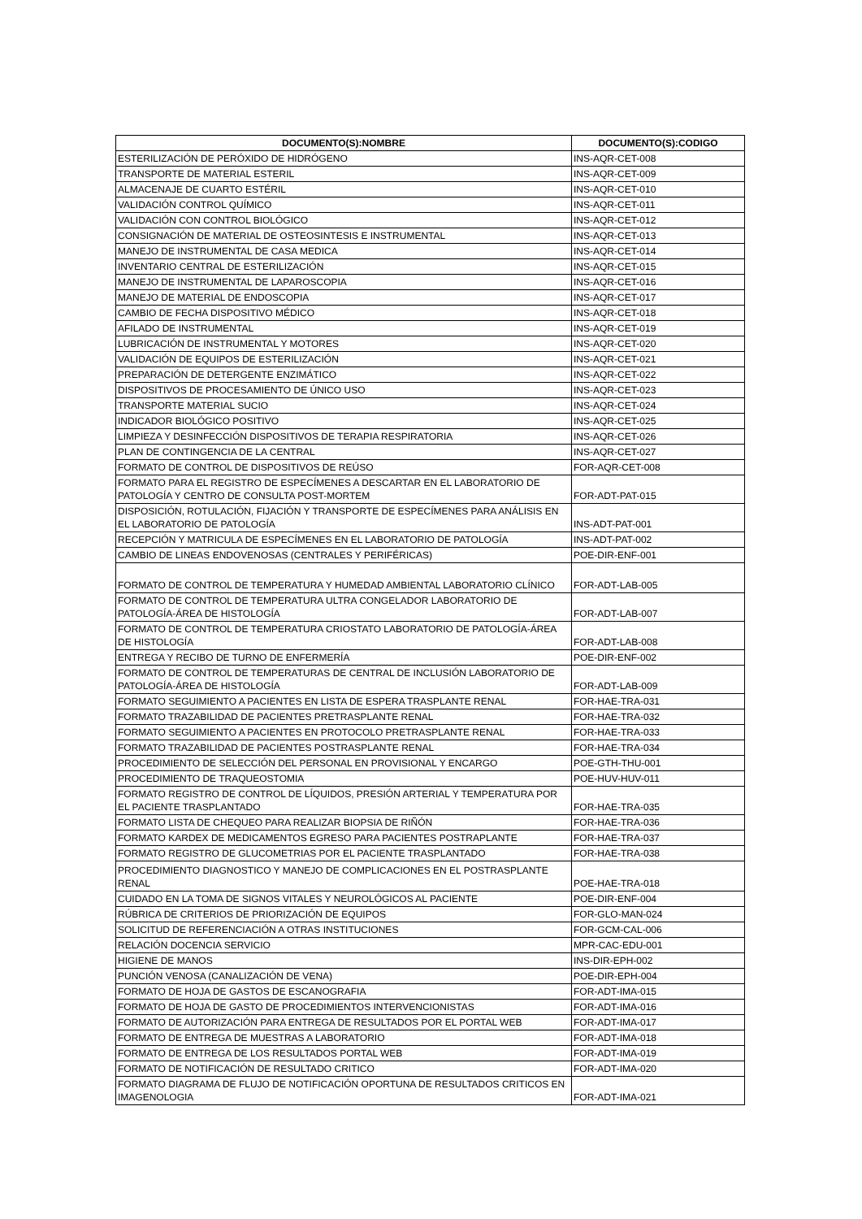| DOCUMENTO(S):NOMBRE | DOCUMENTO(S):CODIGO |
| --- | --- |
| ESTERILIZACIÓN DE PERÓXIDO DE HIDRÓGENO | INS-AQR-CET-008 |
| TRANSPORTE DE MATERIAL ESTERIL | INS-AQR-CET-009 |
| ALMACENAJE DE CUARTO ESTÉRIL | INS-AQR-CET-010 |
| VALIDACIÓN CONTROL QUÍMICO | INS-AQR-CET-011 |
| VALIDACIÓN CON CONTROL BIOLÓGICO | INS-AQR-CET-012 |
| CONSIGNACIÓN DE MATERIAL DE OSTEOSINTESIS E INSTRUMENTAL | INS-AQR-CET-013 |
| MANEJO DE INSTRUMENTAL DE CASA MEDICA | INS-AQR-CET-014 |
| INVENTARIO CENTRAL DE ESTERILIZACIÓN | INS-AQR-CET-015 |
| MANEJO DE INSTRUMENTAL DE LAPAROSCOPIA | INS-AQR-CET-016 |
| MANEJO DE MATERIAL DE ENDOSCOPIA | INS-AQR-CET-017 |
| CAMBIO DE FECHA DISPOSITIVO MÉDICO | INS-AQR-CET-018 |
| AFILADO DE INSTRUMENTAL | INS-AQR-CET-019 |
| LUBRICACIÓN DE INSTRUMENTAL Y MOTORES | INS-AQR-CET-020 |
| VALIDACIÓN DE EQUIPOS DE ESTERILIZACIÓN | INS-AQR-CET-021 |
| PREPARACIÓN DE DETERGENTE ENZIMÁTICO | INS-AQR-CET-022 |
| DISPOSITIVOS DE PROCESAMIENTO DE ÚNICO USO | INS-AQR-CET-023 |
| TRANSPORTE MATERIAL SUCIO | INS-AQR-CET-024 |
| INDICADOR BIOLÓGICO POSITIVO | INS-AQR-CET-025 |
| LIMPIEZA Y DESINFECCIÓN DISPOSITIVOS DE TERAPIA RESPIRATORIA | INS-AQR-CET-026 |
| PLAN DE CONTINGENCIA DE LA CENTRAL | INS-AQR-CET-027 |
| FORMATO DE CONTROL DE DISPOSITIVOS DE REÚSO | FOR-AQR-CET-008 |
| FORMATO PARA EL REGISTRO DE ESPECÍMENES A DESCARTAR EN EL LABORATORIO DE PATOLOGÍA Y CENTRO DE CONSULTA POST-MORTEM | FOR-ADT-PAT-015 |
| DISPOSICIÓN, ROTULACIÓN, FIJACIÓN Y TRANSPORTE DE ESPECÍMENES PARA ANÁLISIS EN EL LABORATORIO DE PATOLOGÍA | INS-ADT-PAT-001 |
| RECEPCIÓN Y MATRICULA DE ESPECÍMENES EN EL LABORATORIO DE PATOLOGÍA | INS-ADT-PAT-002 |
| CAMBIO DE LINEAS ENDOVENOSAS (CENTRALES Y PERIFÉRICAS) | POE-DIR-ENF-001 |
| FORMATO DE CONTROL DE TEMPERATURA Y HUMEDAD AMBIENTAL LABORATORIO CLÍNICO | FOR-ADT-LAB-005 |
| FORMATO DE CONTROL DE TEMPERATURA ULTRA CONGELADOR LABORATORIO DE PATOLOGÍA-ÁREA DE HISTOLOGÍA | FOR-ADT-LAB-007 |
| FORMATO DE CONTROL DE TEMPERATURA CRIOSTATO LABORATORIO DE PATOLOGÍA-ÁREA DE HISTOLOGÍA | FOR-ADT-LAB-008 |
| ENTREGA Y RECIBO DE TURNO DE ENFERMERÍA | POE-DIR-ENF-002 |
| FORMATO DE CONTROL DE TEMPERATURAS DE CENTRAL DE INCLUSIÓN LABORATORIO DE PATOLOGÍA-ÁREA DE HISTOLOGÍA | FOR-ADT-LAB-009 |
| FORMATO SEGUIMIENTO A PACIENTES EN LISTA DE ESPERA TRASPLANTE RENAL | FOR-HAE-TRA-031 |
| FORMATO TRAZABILIDAD DE PACIENTES PRETRASPLANTE RENAL | FOR-HAE-TRA-032 |
| FORMATO SEGUIMIENTO A PACIENTES EN PROTOCOLO PRETRASPLANTE RENAL | FOR-HAE-TRA-033 |
| FORMATO TRAZABILIDAD DE PACIENTES POSTRASPLANTE RENAL | FOR-HAE-TRA-034 |
| PROCEDIMIENTO DE SELECCIÓN DEL PERSONAL EN PROVISIONAL Y ENCARGO | POE-GTH-THU-001 |
| PROCEDIMIENTO DE TRAQUEOSTOMIA | POE-HUV-HUV-011 |
| FORMATO REGISTRO DE CONTROL DE LÍQUIDOS, PRESIÓN ARTERIAL Y TEMPERATURA POR EL PACIENTE TRASPLANTADO | FOR-HAE-TRA-035 |
| FORMATO LISTA DE CHEQUEO PARA REALIZAR BIOPSIA DE RIÑÓN | FOR-HAE-TRA-036 |
| FORMATO KARDEX DE MEDICAMENTOS EGRESO PARA PACIENTES POSTRAPLANTE | FOR-HAE-TRA-037 |
| FORMATO REGISTRO DE GLUCOMETRIAS POR EL PACIENTE TRASPLANTADO | FOR-HAE-TRA-038 |
| PROCEDIMIENTO DIAGNOSTICO Y MANEJO DE COMPLICACIONES EN EL POSTRASPLANTE RENAL | POE-HAE-TRA-018 |
| CUIDADO EN LA TOMA DE SIGNOS VITALES Y NEUROLÓGICOS AL PACIENTE | POE-DIR-ENF-004 |
| RÚBRICA DE CRITERIOS DE PRIORIZACIÓN DE EQUIPOS | FOR-GLO-MAN-024 |
| SOLICITUD DE REFERENCIACIÓN A OTRAS INSTITUCIONES | FOR-GCM-CAL-006 |
| RELACIÓN DOCENCIA SERVICIO | MPR-CAC-EDU-001 |
| HIGIENE DE MANOS | INS-DIR-EPH-002 |
| PUNCIÓN VENOSA (CANALIZACIÓN DE VENA) | POE-DIR-EPH-004 |
| FORMATO DE HOJA DE GASTOS DE ESCANOGRAFIA | FOR-ADT-IMA-015 |
| FORMATO DE HOJA DE GASTO DE PROCEDIMIENTOS INTERVENCIONISTAS | FOR-ADT-IMA-016 |
| FORMATO DE AUTORIZACIÓN PARA ENTREGA DE RESULTADOS POR EL PORTAL WEB | FOR-ADT-IMA-017 |
| FORMATO DE ENTREGA DE MUESTRAS A LABORATORIO | FOR-ADT-IMA-018 |
| FORMATO DE ENTREGA DE LOS RESULTADOS PORTAL WEB | FOR-ADT-IMA-019 |
| FORMATO DE NOTIFICACIÓN DE RESULTADO CRITICO | FOR-ADT-IMA-020 |
| FORMATO DIAGRAMA DE FLUJO DE NOTIFICACIÓN OPORTUNA DE RESULTADOS CRITICOS EN IMAGENOLOGIA | FOR-ADT-IMA-021 |